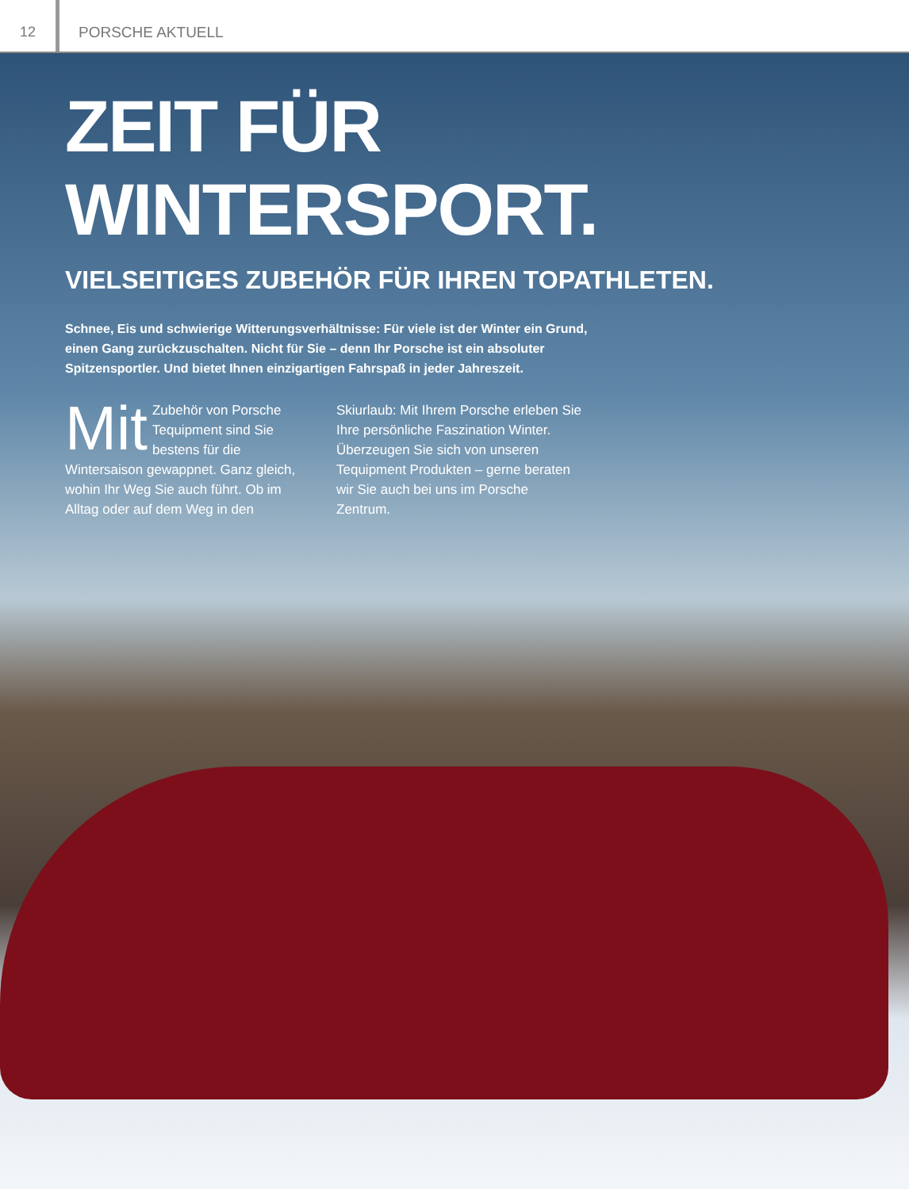12 PORSCHE AKTUELL
ZEIT FÜR WINTERSPORT.
VIELSEITIGES ZUBEHÖR FÜR IHREN TOPATHLETEN.
Schnee, Eis und schwierige Witterungsverhältnisse: Für viele ist der Winter ein Grund, einen Gang zurückzuschalten. Nicht für Sie – denn Ihr Porsche ist ein absoluter Spitzensportler. Und bietet Ihnen einzigartigen Fahrspaß in jeder Jahreszeit.
Mit Zubehör von Porsche Tequipment sind Sie bestens für die Wintersaison gewappnet. Ganz gleich, wohin Ihr Weg Sie auch führt. Ob im Alltag oder auf dem Weg in den
Skiurlaub: Mit Ihrem Porsche erleben Sie Ihre persönliche Faszination Winter. Überzeugen Sie sich von unseren Tequipment Produkten – gerne beraten wir Sie auch bei uns im Porsche Zentrum.